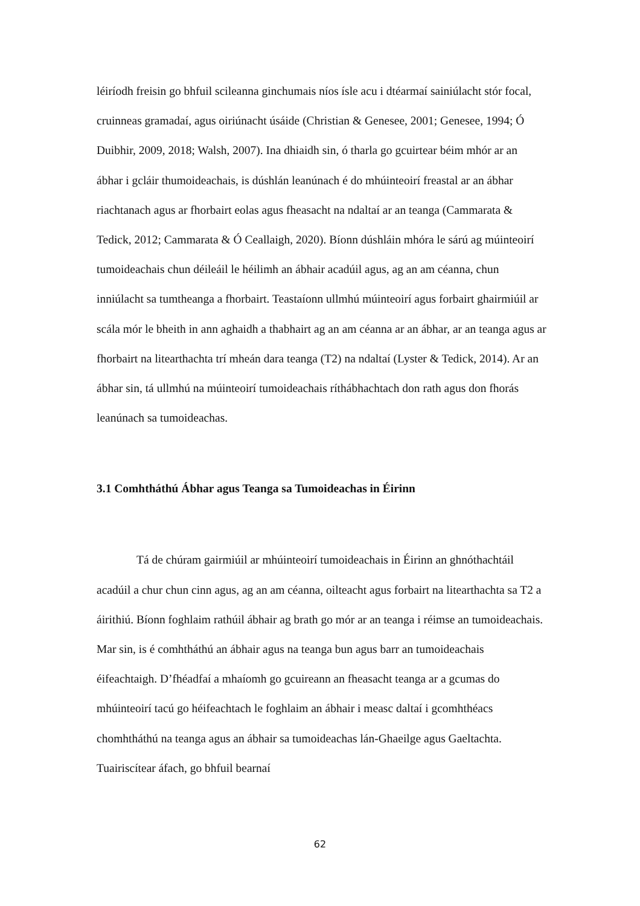léiríodh freisin go bhfuil scileanna ginchumais níos ísle acu i dtéarmaí sainiúlacht stór focal, cruinneas gramadaí, agus oiriúnacht úsáide (Christian & Genesee, 2001; Genesee, 1994; Ó Duibhir, 2009, 2018; Walsh, 2007). Ina dhiaidh sin, ó tharla go gcuirtear béim mhór ar an ábhar i gcláir thumoideachais, is dúshlán leanúnach é do mhúinteoirí freastal ar an ábhar riachtanach agus ar fhorbairt eolas agus fheasacht na ndaltaí ar an teanga (Cammarata & Tedick, 2012; Cammarata & Ó Ceallaigh, 2020). Bíonn dúshláin mhóra le sárú ag múinteoirí tumoideachais chun déileáil le héilimh an ábhair acadúil agus, ag an am céanna, chun inniúlacht sa tumtheanga a fhorbairt. Teastaíonn ullmhú múinteoirí agus forbairt ghairmiúil ar scála mór le bheith in ann aghaidh a thabhairt ag an am céanna ar an ábhar, ar an teanga agus ar fhorbairt na litearthachta trí mheán dara teanga (T2) na ndaltaí (Lyster & Tedick, 2014). Ar an ábhar sin, tá ullmhú na múinteoirí tumoideachais ríthábhachtach don rath agus don fhorás leanúnach sa tumoideachas.
3.1 Comhtháthú Ábhar agus Teanga sa Tumoideachas in Éirinn
Tá de chúram gairmiúil ar mhúinteoirí tumoideachais in Éirinn an ghnóthachtáil acadúil a chur chun cinn agus, ag an am céanna, oilteacht agus forbairt na litearthachta sa T2 a áirithiú. Bíonn foghlaim rathúil ábhair ag brath go mór ar an teanga i réimse an tumoideachais. Mar sin, is é comhtháthú an ábhair agus na teanga bun agus barr an tumoideachais éifeachtaigh. D’fhéadfaí a mhaíomh go gcuireann an fheasacht teanga ar a gcumas do mhúinteoirí tacú go héifeachtach le foghlaim an ábhair i measc daltaí i gcomhthéacs chomhtháthú na teanga agus an ábhair sa tumoideachas lán-Ghaeilge agus Gaeltachta. Tuairiscítear áfach, go bhfuil bearnaí
62